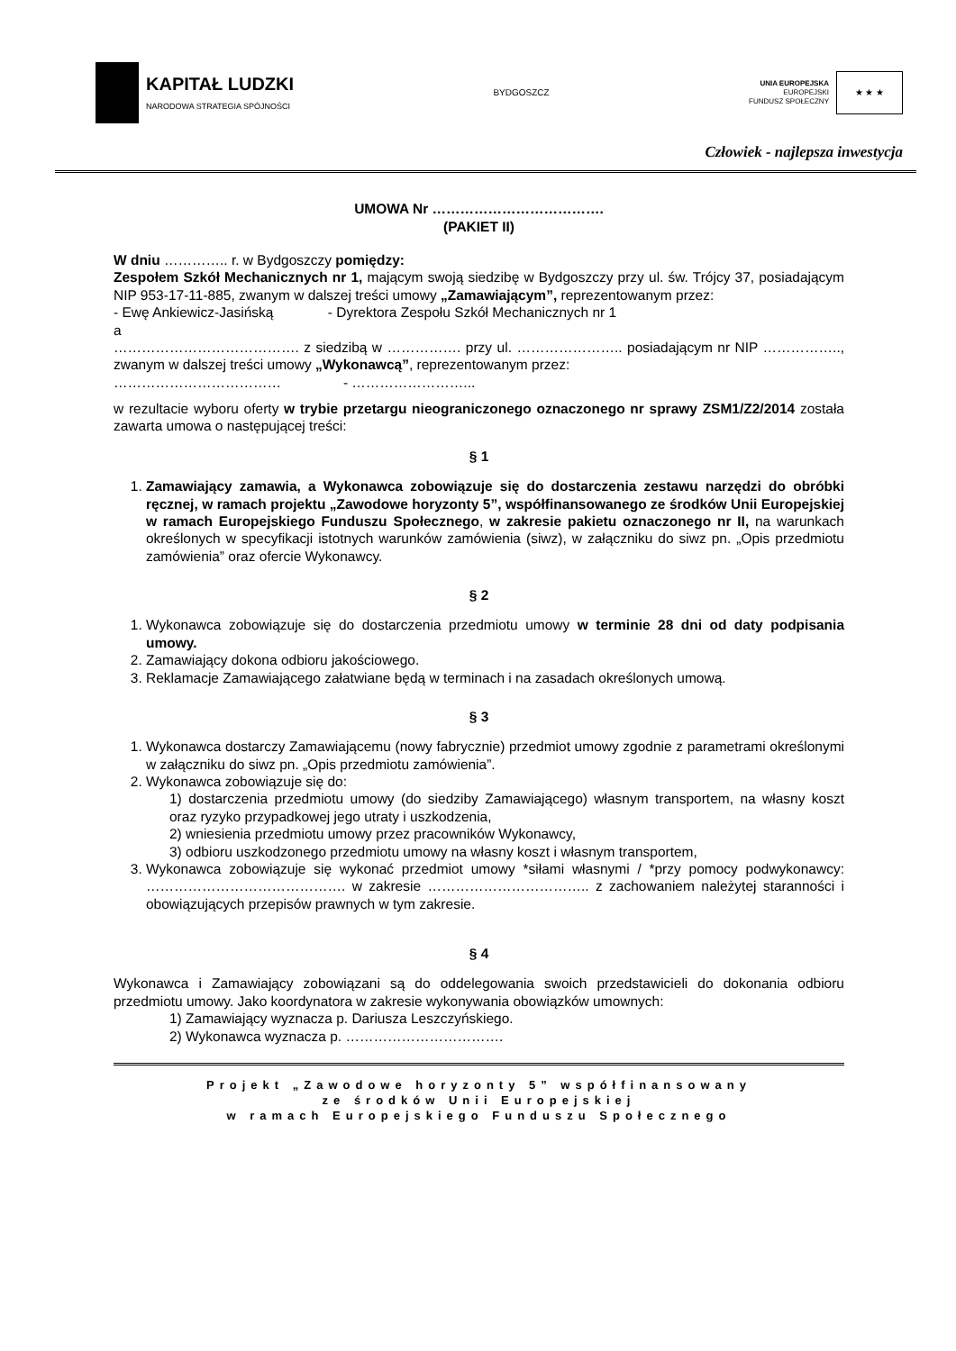KAPITAŁ LUDZKI
NARODOWA STRATEGIA SPÓJNOŚCI
BYDGOSZCZ
UNIA EUROPEJSKA
EUROPEJSKI
FUNDUSZ SPOŁECZNY
★ ★ ★
Człowiek - najlepsza inwestycja
UMOWA Nr ……………………………….
(PAKIET II)
W dniu ………….. r. w Bydgoszczy pomiędzy:
Zespołem Szkół Mechanicznych nr 1, mającym swoją siedzibę w Bydgoszczy przy ul. św. Trójcy 37, posiadającym NIP 953-17-11-885, zwanym w dalszej treści umowy „Zamawiającym”, reprezentowanym przez:
- Ewę Ankiewicz-Jasińską - Dyrektora Zespołu Szkół Mechanicznych nr 1
a
…………………………………. z siedzibą w ……………. przy ul. ………………….. posiadającym nr NIP …………….., zwanym w dalszej treści umowy „Wykonawcą”, reprezentowanym przez:
……………………………… - ……………………...
w rezultacie wyboru oferty w trybie przetargu nieograniczonego oznaczonego nr sprawy ZSM1/Z2/2014 została zawarta umowa o następującej treści:
§ 1
1. Zamawiający zamawia, a Wykonawca zobowiązuje się do dostarczenia zestawu narzędzi do obróbki ręcznej, w ramach projektu „Zawodowe horyzonty 5”, współfinansowanego ze środków Unii Europejskiej w ramach Europejskiego Funduszu Społecznego, w zakresie pakietu oznaczonego nr II, na warunkach określonych w specyfikacji istotnych warunków zamówienia (siwz), w załączniku do siwz pn. „Opis przedmiotu zamówienia” oraz ofercie Wykonawcy.
§ 2
1. Wykonawca zobowiązuje się do dostarczenia przedmiotu umowy w terminie 28 dni od daty podpisania umowy.
2. Zamawiający dokona odbioru jakościowego.
3. Reklamacje Zamawiającego załatwiane będą w terminach i na zasadach określonych umową.
§ 3
1. Wykonawca dostarczy Zamawiającemu (nowy fabrycznie) przedmiot umowy zgodnie z parametrami określonymi w załączniku do siwz pn. „Opis przedmiotu zamówienia”.
2. Wykonawca zobowiązuje się do:
1) dostarczenia przedmiotu umowy (do siedziby Zamawiającego) własnym transportem, na własny koszt oraz ryzyko przypadkowej jego utraty i uszkodzenia,
2) wniesienia przedmiotu umowy przez pracowników Wykonawcy,
3) odbioru uszkodzonego przedmiotu umowy na własny koszt i własnym transportem,
3. Wykonawca zobowiązuje się wykonać przedmiot umowy *siłami własnymi / *przy pomocy podwykonawcy: ……………………………………. w zakresie …………………………….. z zachowaniem należytej staranności i obowiązujących przepisów prawnych w tym zakresie.
§ 4
Wykonawca i Zamawiający zobowiązani są do oddelegowania swoich przedstawicieli do dokonania odbioru przedmiotu umowy. Jako koordynatora w zakresie wykonywania obowiązków umownych:
1) Zamawiający wyznacza p. Dariusza Leszczyńskiego.
2) Wykonawca wyznacza p. …………………………….
Projekt „Zawodowe horyzonty 5” współfinansowany
ze środków Unii Europejskiej
w ramach Europejskiego Funduszu Społecznego